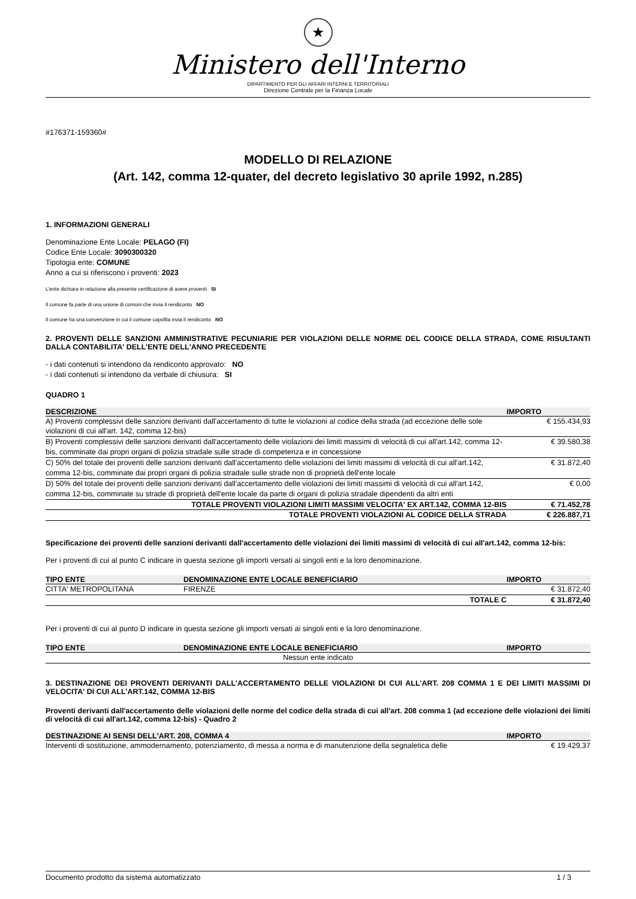★
Ministero dell'Interno
DIPARTIMENTO PER GLI AFFARI INTERNI E TERRITORIALI
Direzione Centrale per la Finanza Locale
#176371-159360#
MODELLO DI RELAZIONE
(Art. 142, comma 12-quater, del decreto legislativo 30 aprile 1992, n.285)
1. INFORMAZIONI GENERALI
Denominazione Ente Locale: PELAGO (FI)
Codice Ente Locale: 3090300320
Tipologia ente: COMUNE
Anno a cui si riferiscono i proventi: 2023
L'ente dichiara in relazione alla presente certificazione di avere proventi SI
Il comune fa parte di una unione di comuni che invia il rendiconto NO
Il comune ha una convenzione in cui il comune capofila invia il rendiconto NO
2. PROVENTI DELLE SANZIONI AMMINISTRATIVE PECUNIARIE PER VIOLAZIONI DELLE NORME DEL CODICE DELLA STRADA, COME RISULTANTI DALLA CONTABILITA' DELL'ENTE DELL'ANNO PRECEDENTE
- i dati contenuti si intendono da rendiconto approvato: NO
- i dati contenuti si intendono da verbale di chiusura: SI
QUADRO 1
| DESCRIZIONE | IMPORTO |
| --- | --- |
| A) Proventi complessivi delle sanzioni derivanti dall'accertamento di tutte le violazioni al codice della strada (ad eccezione delle sole violazioni di cui all'art. 142, comma 12-bis) | € 155.434,93 |
| B) Proventi complessivi delle sanzioni derivanti dall'accertamento delle violazioni dei limiti massimi di velocità di cui all'art.142, comma 12-bis, comminate dai propri organi di polizia stradale sulle strade di competenza e in concessione | € 39.580,38 |
| C) 50% del totale dei proventi delle sanzioni derivanti dall'accertamento delle violazioni dei limiti massimi di velocità di cui all'art.142, comma 12-bis, comminate dai propri organi di polizia stradale sulle strade non di proprietà dell'ente locale | € 31.872,40 |
| D) 50% del totale dei proventi delle sanzioni derivanti dall'accertamento delle violazioni dei limiti massimi di velocità di cui all'art.142, comma 12-bis, comminate su strade di proprietà dell'ente locale da parte di organi di polizia stradale dipendenti da altri enti | € 0,00 |
| TOTALE PROVENTI VIOLAZIONI LIMITI MASSIMI VELOCITA' EX ART.142, COMMA 12-BIS | € 71.452,78 |
| TOTALE PROVENTI VIOLAZIONI AL CODICE DELLA STRADA | € 226.887,71 |
Specificazione dei proventi delle sanzioni derivanti dall'accertamento delle violazioni dei limiti massimi di velocità di cui all'art.142, comma 12-bis:
Per i proventi di cui al punto C indicare in questa sezione gli importi versati ai singoli enti e la loro denominazione.
| TIPO ENTE | DENOMINAZIONE ENTE LOCALE BENEFICIARIO | IMPORTO |
| --- | --- | --- |
| CITTA' METROPOLITANA | FIRENZE | € 31.872,40 |
| | TOTALE C | € 31.872,40 |
Per i proventi di cui al punto D indicare in questa sezione gli importi versati ai singoli enti e la loro denominazione.
| TIPO ENTE | DENOMINAZIONE ENTE LOCALE BENEFICIARIO | IMPORTO |
| --- | --- | --- |
| Nessun ente indicato | | |
3. DESTINAZIONE DEI PROVENTI DERIVANTI DALL'ACCERTAMENTO DELLE VIOLAZIONI DI CUI ALL'ART. 208 COMMA 1 E DEI LIMITI MASSIMI DI VELOCITA' DI CUI ALL'ART.142, COMMA 12-BIS
Proventi derivanti dall'accertamento delle violazioni delle norme del codice della strada di cui all'art. 208 comma 1 (ad eccezione delle violazioni dei limiti di velocità di cui all'art.142, comma 12-bis) - Quadro 2
| DESTINAZIONE AI SENSI DELL'ART. 208, COMMA 4 | IMPORTO |
| --- | --- |
| Interventi di sostituzione, ammodernamento, potenziamento, di messa a norma e di manutenzione della segnaletica delle | € 19.429,37 |
Documento prodotto da sistema automatizzato 1 / 3